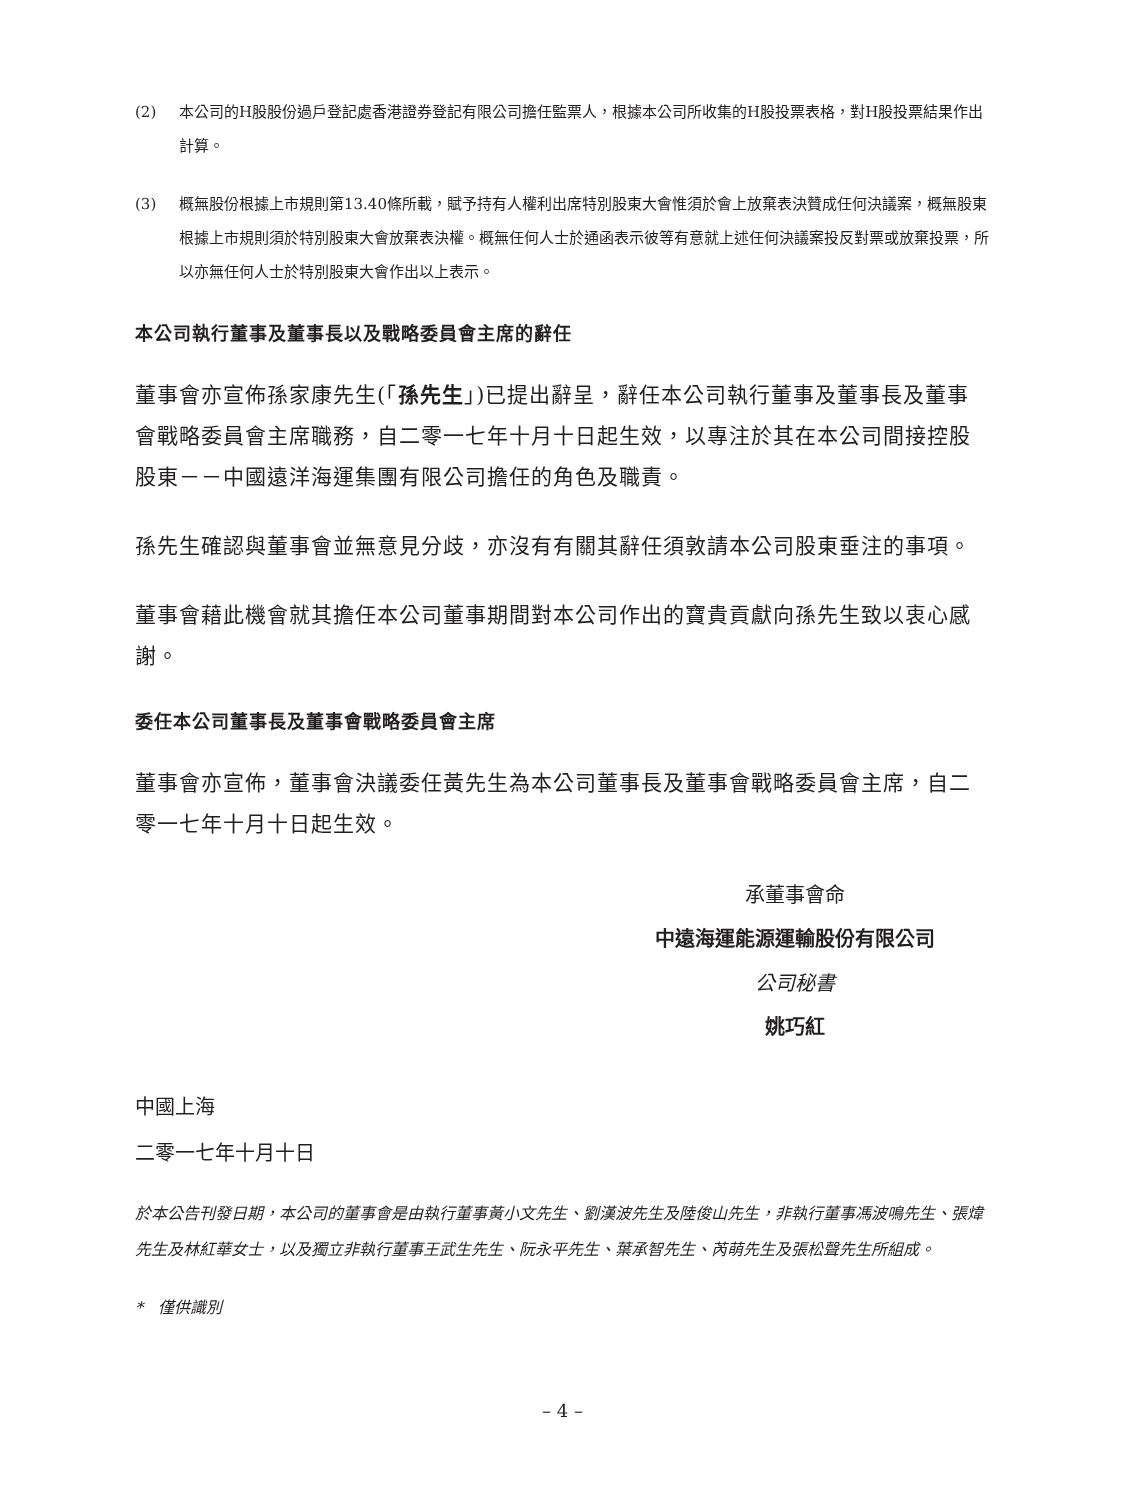(2) 本公司的H股股份過戶登記處香港證券登記有限公司擔任監票人，根據本公司所收集的H股投票表格，對H股投票結果作出計算。
(3) 概無股份根據上市規則第13.40條所載，賦予持有人權利出席特別股東大會惟須於會上放棄表決贊成任何決議案，概無股東根據上市規則須於特別股東大會放棄表決權。概無任何人士於通函表示彼等有意就上述任何決議案投反對票或放棄投票，所以亦無任何人士於特別股東大會作出以上表示。
本公司執行董事及董事長以及戰略委員會主席的辭任
董事會亦宣佈孫家康先生(「孫先生」)已提出辭呈，辭任本公司執行董事及董事長及董事會戰略委員會主席職務，自二零一七年十月十日起生效，以專注於其在本公司間接控股股東－－中國遠洋海運集團有限公司擔任的角色及職責。
孫先生確認與董事會並無意見分歧，亦沒有有關其辭任須敦請本公司股東垂注的事項。
董事會藉此機會就其擔任本公司董事期間對本公司作出的寶貴貢獻向孫先生致以衷心感謝。
委任本公司董事長及董事會戰略委員會主席
董事會亦宣佈，董事會決議委任黃先生為本公司董事長及董事會戰略委員會主席，自二零一七年十月十日起生效。
承董事會命
中遠海運能源運輸股份有限公司
公司秘書
姚巧紅
中國上海
二零一七年十月十日
於本公告刊發日期，本公司的董事會是由執行董事黃小文先生、劉漢波先生及陸俊山先生，非執行董事馮波鳴先生、張煒先生及林紅華女士，以及獨立非執行董事王武生先生、阮永平先生、葉承智先生、芮萌先生及張松聲先生所組成。
* 僅供識別
– 4 –